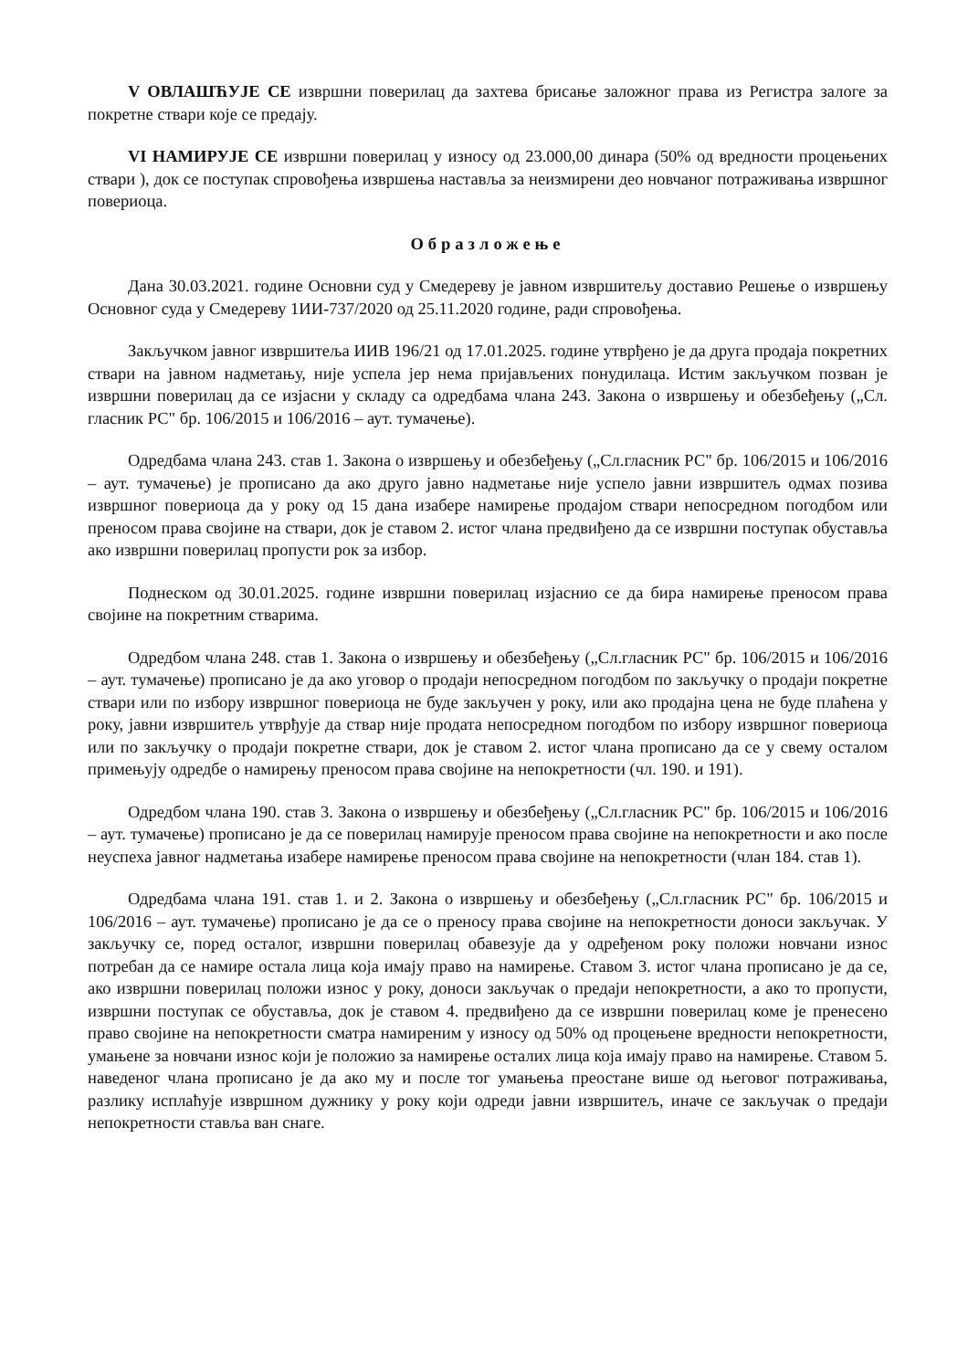V ОВЛАШЋУЈЕ СЕ извршни поверилац да захтева брисање заложног права из Регистра залоге за покретне ствари које се предају.
VI НАМИРУЈЕ СЕ извршни поверилац у износу од 23.000,00 динара (50% од вредности процењених ствари ), док се поступак спровођења извршења наставља за неизмирени део новчаног потраживања извршног повериоца.
Образложење
Дана 30.03.2021. године Основни суд у Смедереву је јавном извршитељу доставио Решење о извршењу Основног суда у Смедереву 1ИИ-737/2020 од 25.11.2020 године, ради спровођења.
Закључком јавног извршитеља ИИВ 196/21 од 17.01.2025. године утврђено је да друга продаја покретних ствари на јавном надметању, није успела јер нема пријављених понудилаца. Истим закључком позван је извршни поверилац да се изјасни у складу са одредбама члана 243. Закона о извршењу и обезбеђењу („Сл. гласник РС" бр. 106/2015 и 106/2016 – аут. тумачење).
Одредбама члана 243. став 1. Закона о извршењу и обезбеђењу („Сл.гласник РС" бр. 106/2015 и 106/2016 – аут. тумачење) је прописано да ако друго јавно надметање није успело јавни извршитељ одмах позива извршног повериоца да у року од 15 дана изабере намирење продајом ствари непосредном погодбом или преносом права својине на ствари, док је ставом 2. истог члана предвиђено да се извршни поступак обуставља ако извршни поверилац пропусти рок за избор.
Поднеском од 30.01.2025. године извршни поверилац изјаснио се да бира намирење преносом права својине на покретним стварима.
Одредбом члана 248. став 1. Закона о извршењу и обезбеђењу („Сл.гласник РС" бр. 106/2015 и 106/2016 – аут. тумачење) прописано је да ако уговор о продаји непосредном погодбом по закључку о продаји покретне ствари или по избору извршног повериоца не буде закључен у року, или ако продајна цена не буде плаћена у року, јавни извршитељ утврђује да ствар није продата непосредном погодбом по избору извршног повериоца или по закључку о продаји покретне ствари, док је ставом 2. истог члана прописано да се у свему осталом примењују одредбе о намирењу преносом права својине на непокретности (чл. 190. и 191).
Одредбом члана 190. став 3. Закона о извршењу и обезбеђењу („Сл.гласник РС" бр. 106/2015 и 106/2016 – аут. тумачење) прописано је да се поверилац намирује преносом права својине на непокретности и ако после неуспеха јавног надметања изабере намирење преносом права својине на непокретности (члан 184. став 1).
Одредбама члана 191. став 1. и 2. Закона о извршењу и обезбеђењу („Сл.гласник РС" бр. 106/2015 и 106/2016 – аут. тумачење) прописано је да се о преносу права својине на непокретности доноси закључак. У закључку се, поред осталог, извршни поверилац обавезује да у одређеном року положи новчани износ потребан да се намире остала лица која имају право на намирење. Ставом 3. истог члана прописано је да се, ако извршни поверилац положи износ у року, доноси закључак о предаји непокретности, а ако то пропусти, извршни поступак се обуставља, док је ставом 4. предвиђено да се извршни поверилац коме је пренесено право својине на непокретности сматра намиреним у износу од 50% од процењене вредности непокретности, умањене за новчани износ који је положио за намирење осталих лица која имају право на намирење. Ставом 5. наведеног члана прописано је да ако му и после тог умањења преостане више од његовог потраживања, разлику исплаћује извршном дужнику у року који одреди јавни извршитељ, иначе се закључак о предаји непокретности ставља ван снаге.